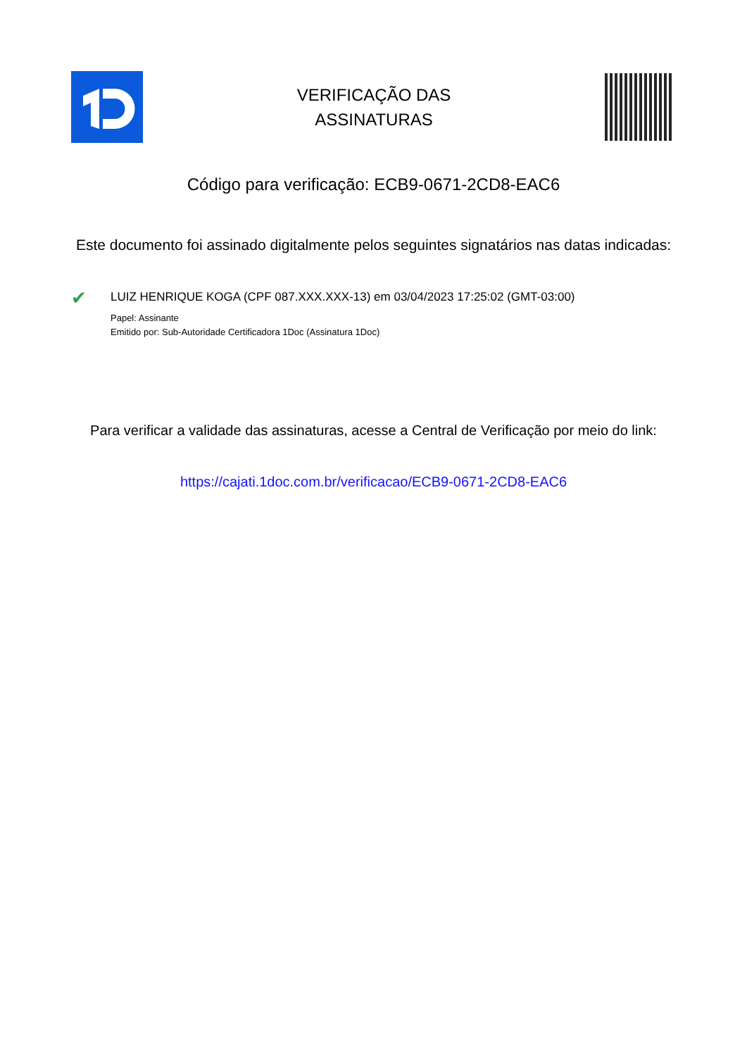VERIFICAÇÃO DAS
ASSINATURAS
Código para verificação: ECB9-0671-2CD8-EAC6
Este documento foi assinado digitalmente pelos seguintes signatários nas datas indicadas:
✔
LUIZ HENRIQUE KOGA (CPF 087.XXX.XXX-13) em 03/04/2023 17:25:02 (GMT-03:00)
Papel: Assinante
Emitido por: Sub-Autoridade Certificadora 1Doc (Assinatura 1Doc)
Para verificar a validade das assinaturas, acesse a Central de Verificação por meio do link:
https://cajati.1doc.com.br/verificacao/ECB9-0671-2CD8-EAC6